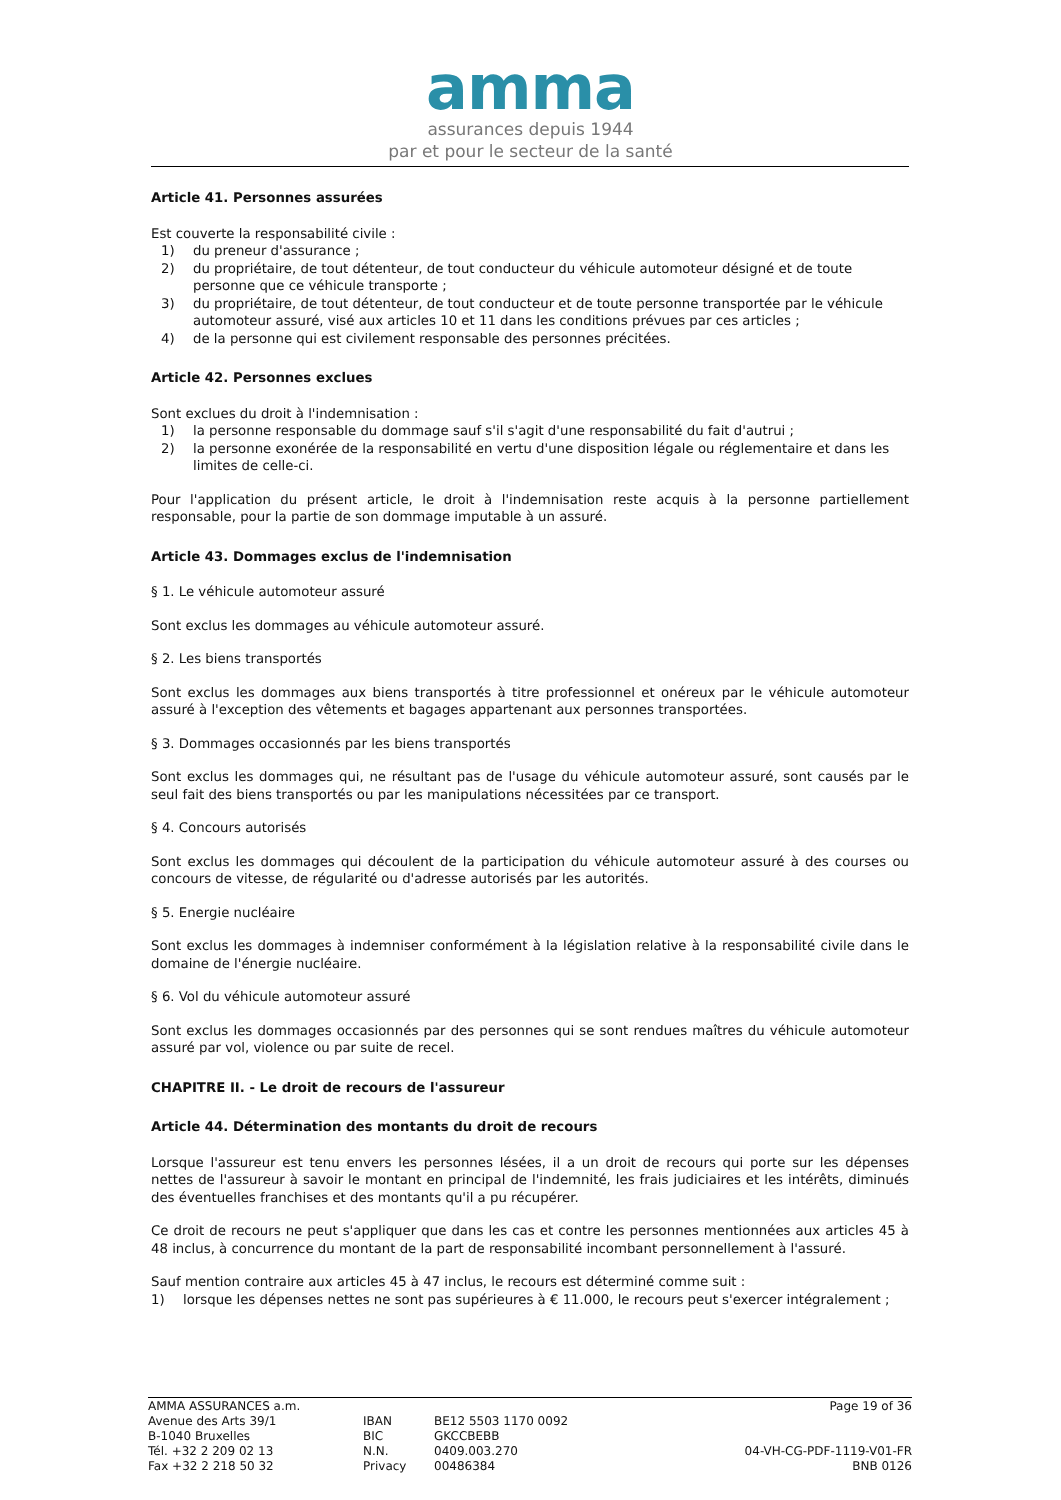amma
assurances depuis 1944
par et pour le secteur de la santé
Article 41. Personnes assurées
Est couverte la responsabilité civile :
1) du preneur d'assurance ;
2) du propriétaire, de tout détenteur, de tout conducteur du véhicule automoteur désigné et de toute personne que ce véhicule transporte ;
3) du propriétaire, de tout détenteur, de tout conducteur et de toute personne transportée par le véhicule automoteur assuré, visé aux articles 10 et 11 dans les conditions prévues par ces articles ;
4) de la personne qui est civilement responsable des personnes précitées.
Article 42. Personnes exclues
Sont exclues du droit à l'indemnisation :
1) la personne responsable du dommage sauf s'il s'agit d'une responsabilité du fait d'autrui ;
2) la personne exonérée de la responsabilité en vertu d'une disposition légale ou réglementaire et dans les limites de celle-ci.
Pour l'application du présent article, le droit à l'indemnisation reste acquis à la personne partiellement responsable, pour la partie de son dommage imputable à un assuré.
Article 43. Dommages exclus de l'indemnisation
§ 1. Le véhicule automoteur assuré
Sont exclus les dommages au véhicule automoteur assuré.
§ 2. Les biens transportés
Sont exclus les dommages aux biens transportés à titre professionnel et onéreux par le véhicule automoteur assuré à l'exception des vêtements et bagages appartenant aux personnes transportées.
§ 3. Dommages occasionnés par les biens transportés
Sont exclus les dommages qui, ne résultant pas de l'usage du véhicule automoteur assuré, sont causés par le seul fait des biens transportés ou par les manipulations nécessitées par ce transport.
§ 4. Concours autorisés
Sont exclus les dommages qui découlent de la participation du véhicule automoteur assuré à des courses ou concours de vitesse, de régularité ou d'adresse autorisés par les autorités.
§ 5. Energie nucléaire
Sont exclus les dommages à indemniser conformément à la législation relative à la responsabilité civile dans le domaine de l'énergie nucléaire.
§ 6. Vol du véhicule automoteur assuré
Sont exclus les dommages occasionnés par des personnes qui se sont rendues maîtres du véhicule automoteur assuré par vol, violence ou par suite de recel.
CHAPITRE II. - Le droit de recours de l'assureur
Article 44. Détermination des montants du droit de recours
Lorsque l'assureur est tenu envers les personnes lésées, il a un droit de recours qui porte sur les dépenses nettes de l'assureur à savoir le montant en principal de l'indemnité, les frais judiciaires et les intérêts, diminués des éventuelles franchises et des montants qu'il a pu récupérer.
Ce droit de recours ne peut s'appliquer que dans les cas et contre les personnes mentionnées aux articles 45 à 48 inclus, à concurrence du montant de la part de responsabilité incombant personnellement à l'assuré.
Sauf mention contraire aux articles 45 à 47 inclus, le recours est déterminé comme suit :
1) lorsque les dépenses nettes ne sont pas supérieures à € 11.000, le recours peut s'exercer intégralement ;
AMMA ASSURANCES a.m.
Avenue des Arts 39/1
B-1040 Bruxelles
Tél. +32 2 209 02 13
Fax +32 2 218 50 32
IBAN
BIC
N.N.
Privacy
BE12 5503 1170 0092
GKCCBEBB
0409.003.270
00486384
Page 19 of 36
04-VH-CG-PDF-1119-V01-FR
BNB 0126